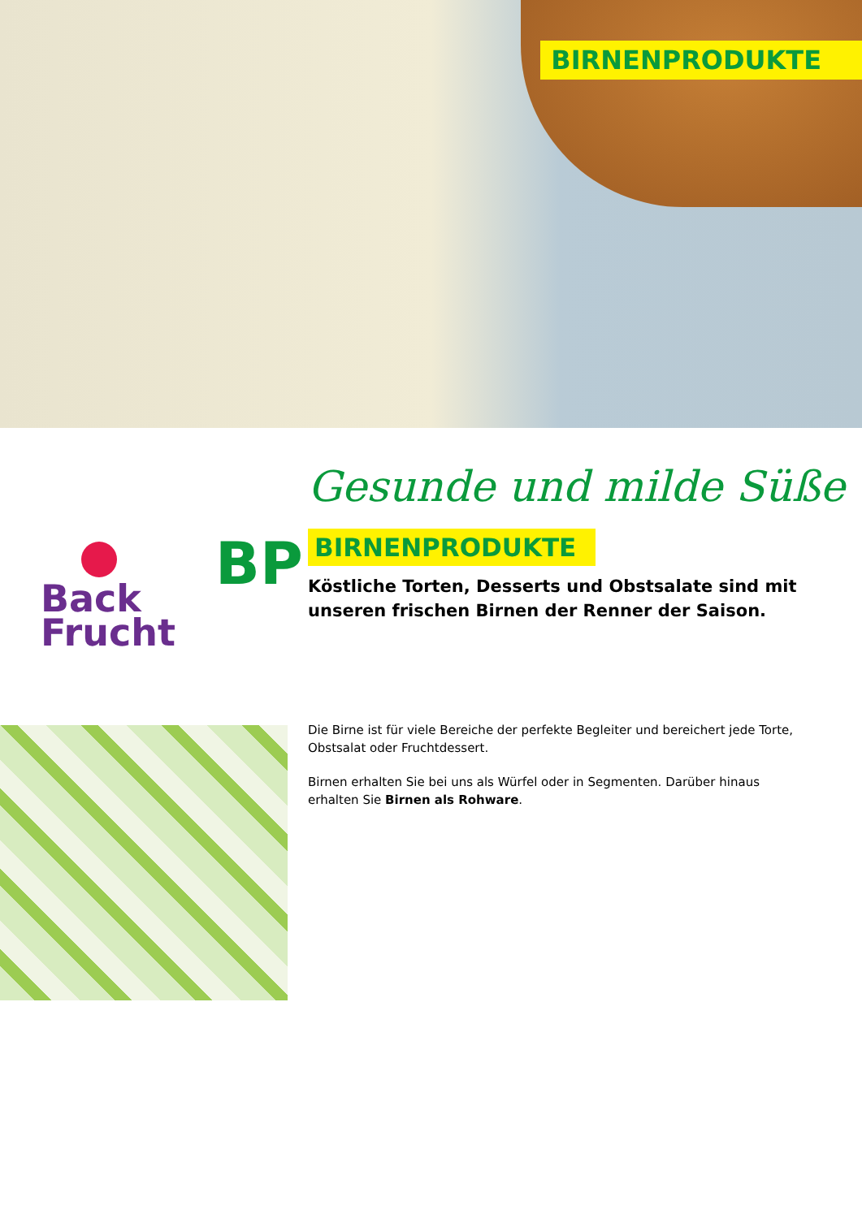BIRNENPRODUKTE
Gesunde und milde Süße
Back
Frucht
BP
BIRNENPRODUKTE
Köstliche Torten, Desserts und Obstsalate sind mit unseren frischen Birnen der Renner der Saison.
Die Birne ist für viele Bereiche der perfekte Begleiter und bereichert jede Torte, Obstsalat oder Fruchtdessert.
Birnen erhalten Sie bei uns als Würfel oder in Segmenten. Darüber hinaus erhalten Sie Birnen als Rohware.